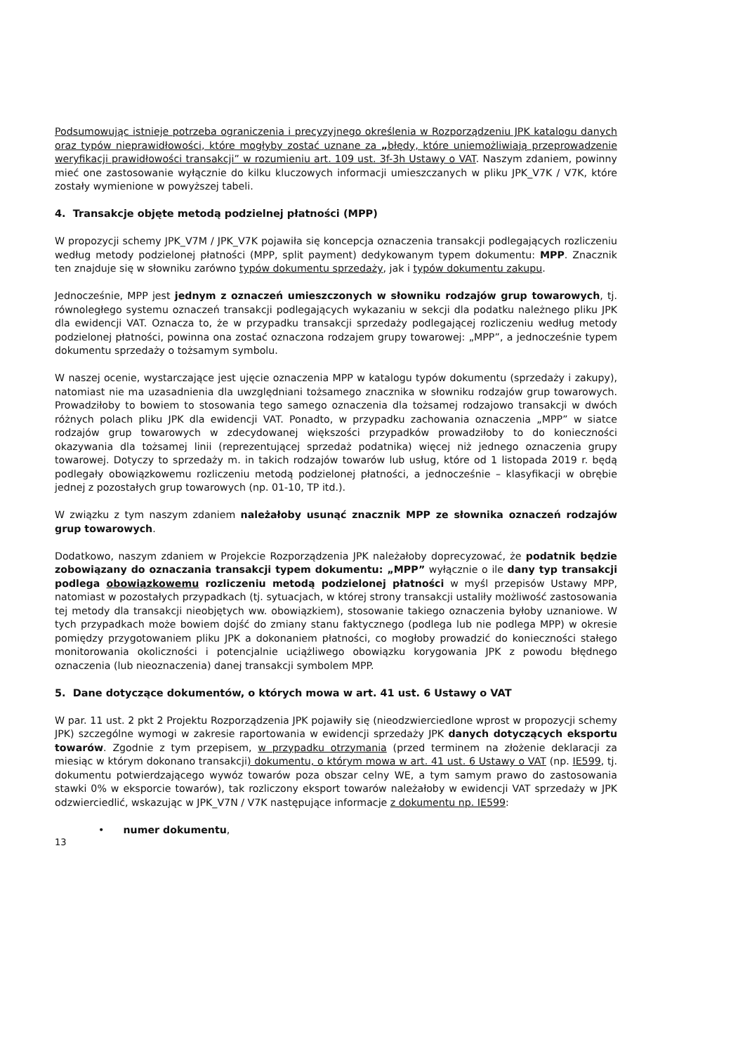Podsumowując istnieje potrzeba ograniczenia i precyzyjnego określenia w Rozporządzeniu JPK katalogu danych oraz typów nieprawidłowości, które mogłyby zostać uznane za „błędy, które uniemożliwiają przeprowadzenie weryfikacji prawidłowości transakcji” w rozumieniu art. 109 ust. 3f-3h Ustawy o VAT. Naszym zdaniem, powinny mieć one zastosowanie wyłącznie do kilku kluczowych informacji umieszczanych w pliku JPK_V7K / V7K, które zostały wymienione w powyższej tabeli.
4. Transakcje objęte metodą podzielnej płatności (MPP)
W propozycji schemy JPK_V7M / JPK_V7K pojawiła się koncepcja oznaczenia transakcji podlegających rozliczeniu według metody podzielonej płatności (MPP, split payment) dedykowanym typem dokumentu: MPP. Znacznik ten znajduje się w słowniku zarówno typów dokumentu sprzedaży, jak i typów dokumentu zakupu.
Jednocześnie, MPP jest jednym z oznaczeń umieszczonych w słowniku rodzajów grup towarowych, tj. równoległego systemu oznaczeń transakcji podlegających wykazaniu w sekcji dla podatku należnego pliku JPK dla ewidencji VAT. Oznacza to, że w przypadku transakcji sprzedaży podlegającej rozliczeniu według metody podzielonej płatności, powinna ona zostać oznaczona rodzajem grupy towarowej: „MPP”, a jednocześnie typem dokumentu sprzedaży o tożsamym symbolu.
W naszej ocenie, wystarczające jest ujęcie oznaczenia MPP w katalogu typów dokumentu (sprzedaży i zakupy), natomiast nie ma uzasadnienia dla uwzględniani tożsamego znacznika w słowniku rodzajów grup towarowych. Prowadziłoby to bowiem to stosowania tego samego oznaczenia dla tożsamej rodzajowo transakcji w dwóch różnych polach pliku JPK dla ewidencji VAT. Ponadto, w przypadku zachowania oznaczenia „MPP” w siatce rodzajów grup towarowych w zdecydowanej większości przypadków prowadziłoby to do konieczności okazywania dla tożsamej linii (reprezentującej sprzedaż podatnika) więcej niż jednego oznaczenia grupy towarowej. Dotyczy to sprzedaży m. in takich rodzajów towarów lub usług, które od 1 listopada 2019 r. będą podlegały obowiązkowemu rozliczeniu metodą podzielonej płatności, a jednocześnie – klasyfikacji w obrębie jednej z pozostałych grup towarowych (np. 01-10, TP itd.).
W związku z tym naszym zdaniem należałoby usunąć znacznik MPP ze słownika oznaczeń rodzajów grup towarowych.
Dodatkowo, naszym zdaniem w Projekcie Rozporządzenia JPK należałoby doprecyzować, że podatnik będzie zobowiązany do oznaczania transakcji typem dokumentu: „MPP” wyłącznie o ile dany typ transakcji podlega obowiązkowemu rozliczeniu metodą podzielonej płatności w myśl przepisów Ustawy MPP, natomiast w pozostałych przypadkach (tj. sytuacjach, w której strony transakcji ustaliły możliwość zastosowania tej metody dla transakcji nieobjętych ww. obowiązkiem), stosowanie takiego oznaczenia byłoby uznaniowe. W tych przypadkach może bowiem dojść do zmiany stanu faktycznego (podlega lub nie podlega MPP) w okresie pomiędzy przygotowaniem pliku JPK a dokonaniem płatności, co mogłoby prowadzić do konieczności stałego monitorowania okoliczności i potencjalnie uciążliwego obowiązku korygowania JPK z powodu błędnego oznaczenia (lub nieoznaczenia) danej transakcji symbolem MPP.
5. Dane dotyczące dokumentów, o których mowa w art. 41 ust. 6 Ustawy o VAT
W par. 11 ust. 2 pkt 2 Projektu Rozporządzenia JPK pojawiły się (nieodzwierciedlone wprost w propozycji schemy JPK) szczególne wymogi w zakresie raportowania w ewidencji sprzedaży JPK danych dotyczących eksportu towarów. Zgodnie z tym przepisem, w przypadku otrzymania (przed terminem na złożenie deklaracji za miesiąc w którym dokonano transakcji) dokumentu, o którym mowa w art. 41 ust. 6 Ustawy o VAT (np. IE599, tj. dokumentu potwierdzającego wywóz towarów poza obszar celny WE, a tym samym prawo do zastosowania stawki 0% w eksporcie towarów), tak rozliczony eksport towarów należałoby w ewidencji VAT sprzedaży w JPK odzwierciedlić, wskazując w JPK_V7N / V7K następujące informacje z dokumentu np. IE599:
• numer dokumentu,
13